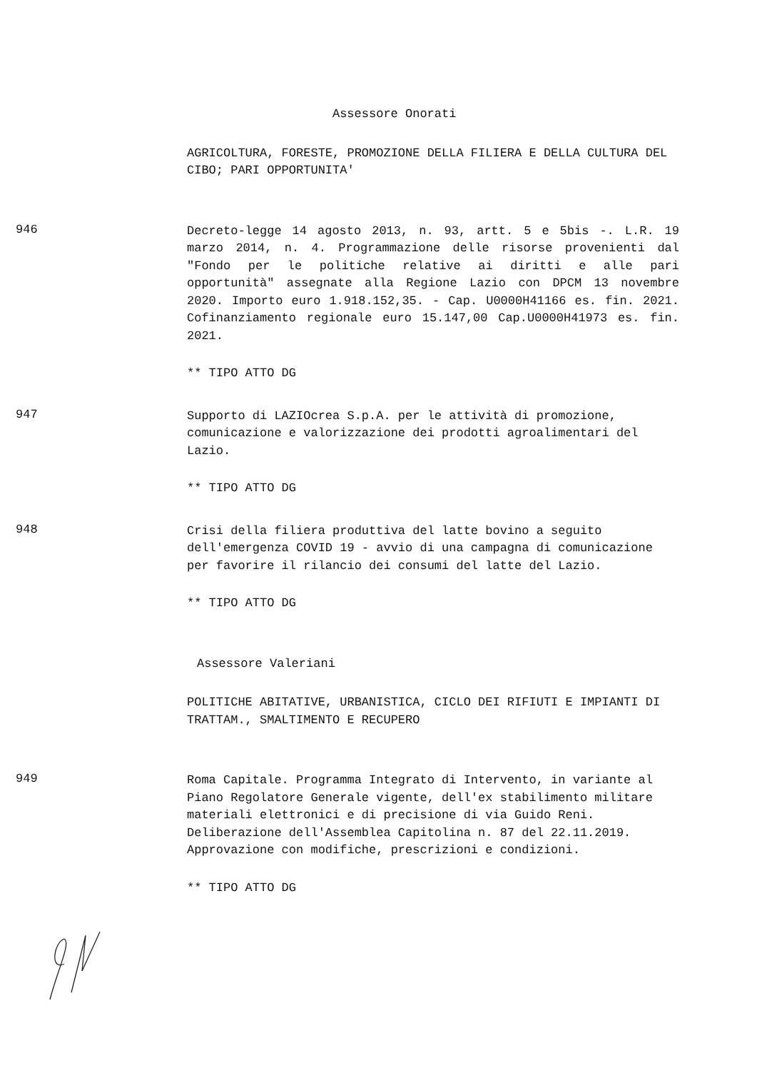Assessore Onorati
AGRICOLTURA, FORESTE, PROMOZIONE DELLA FILIERA E DELLA CULTURA DEL CIBO; PARI OPPORTUNITA'
946
Decreto-legge 14 agosto 2013, n. 93, artt. 5 e 5bis -. L.R. 19 marzo 2014, n. 4. Programmazione delle risorse provenienti dal "Fondo per le politiche relative ai diritti e alle pari opportunità" assegnate alla Regione Lazio con DPCM 13 novembre 2020. Importo euro 1.918.152,35. - Cap. U0000H41166 es. fin. 2021. Cofinanziamento regionale euro 15.147,00 Cap.U0000H41973 es. fin. 2021.
** TIPO ATTO DG
947
Supporto di LAZIOcrea S.p.A. per le attività di promozione, comunicazione e valorizzazione dei prodotti agroalimentari del Lazio.
** TIPO ATTO DG
948
Crisi della filiera produttiva del latte bovino a seguito dell'emergenza COVID 19 - avvio di una campagna di comunicazione per favorire il rilancio dei consumi del latte del Lazio.
** TIPO ATTO DG
Assessore Valeriani
POLITICHE ABITATIVE, URBANISTICA, CICLO DEI RIFIUTI E IMPIANTI DI TRATTAM., SMALTIMENTO E RECUPERO
949
Roma Capitale. Programma Integrato di Intervento, in variante al Piano Regolatore Generale vigente, dell'ex stabilimento militare materiali elettronici e di precisione di via Guido Reni. Deliberazione dell'Assemblea Capitolina n. 87 del 22.11.2019. Approvazione con modifiche, prescrizioni e condizioni.
** TIPO ATTO DG